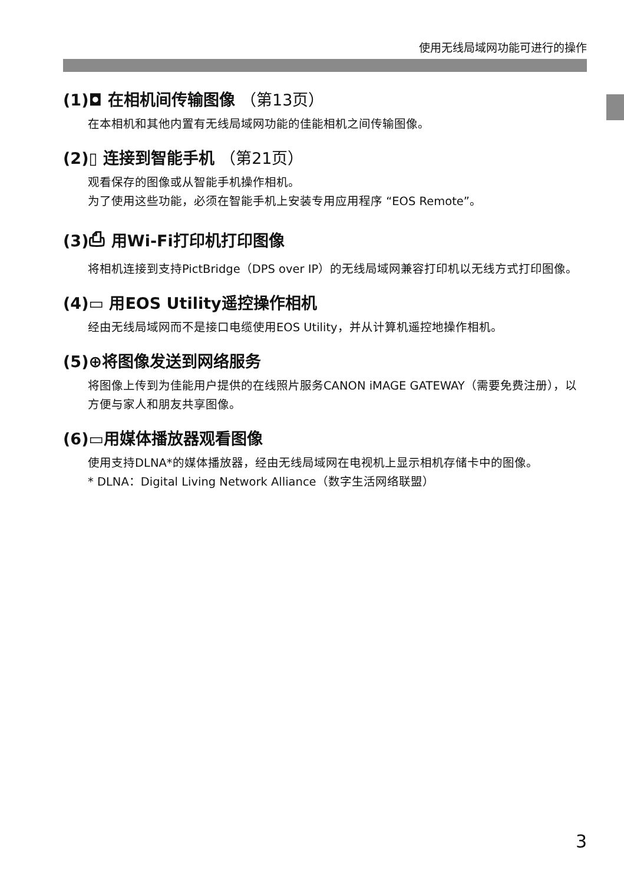使用无线局域网功能可进行的操作
(1)◘ 在相机间传输图像 （第13页）
在本相机和其他内置有无线局域网功能的佳能相机之间传输图像。
(2)▯ 连接到智能手机 （第21页）
观看保存的图像或从智能手机操作相机。
为了使用这些功能，必须在智能手机上安装专用应用程序 “EOS Remote”。
(3)⎙ 用Wi-Fi打印机打印图像
将相机连接到支持PictBridge（DPS over IP）的无线局域网兼容打印机以无线方式打印图像。
(4)▭ 用EOS Utility遥控操作相机
经由无线局域网而不是接口电缆使用EOS Utility，并从计算机遥控地操作相机。
(5)⊕将图像发送到网络服务
将图像上传到为佳能用户提供的在线照片服务CANON iMAGE GATEWAY（需要免费注册），以方便与家人和朋友共享图像。
(6)▭用媒体播放器观看图像
使用支持DLNA*的媒体播放器，经由无线局域网在电视机上显示相机存储卡中的图像。
* DLNA：Digital Living Network Alliance（数字生活网络联盟）
3